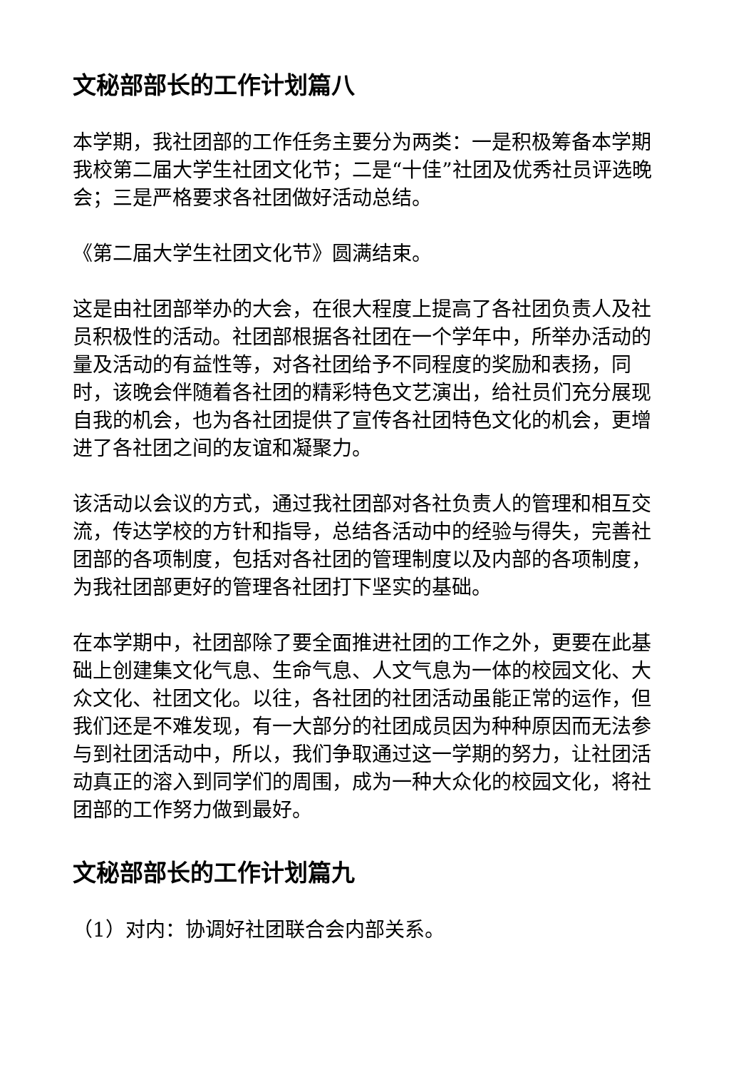文秘部部长的工作计划篇八
本学期，我社团部的工作任务主要分为两类：一是积极筹备本学期我校第二届大学生社团文化节；二是“十佳”社团及优秀社员评选晚会；三是严格要求各社团做好活动总结。
《第二届大学生社团文化节》圆满结束。
这是由社团部举办的大会，在很大程度上提高了各社团负责人及社员积极性的活动。社团部根据各社团在一个学年中，所举办活动的量及活动的有益性等，对各社团给予不同程度的奖励和表扬，同时，该晚会伴随着各社团的精彩特色文艺演出，给社员们充分展现自我的机会，也为各社团提供了宣传各社团特色文化的机会，更增进了各社团之间的友谊和凝聚力。
该活动以会议的方式，通过我社团部对各社负责人的管理和相互交流，传达学校的方针和指导，总结各活动中的经验与得失，完善社团部的各项制度，包括对各社团的管理制度以及内部的各项制度，为我社团部更好的管理各社团打下坚实的基础。
在本学期中，社团部除了要全面推进社团的工作之外，更要在此基础上创建集文化气息、生命气息、人文气息为一体的校园文化、大众文化、社团文化。以往，各社团的社团活动虽能正常的运作，但我们还是不难发现，有一大部分的社团成员因为种种原因而无法参与到社团活动中，所以，我们争取通过这一学期的努力，让社团活动真正的溶入到同学们的周围，成为一种大众化的校园文化，将社团部的工作努力做到最好。
文秘部部长的工作计划篇九
（1）对内：协调好社团联合会内部关系。